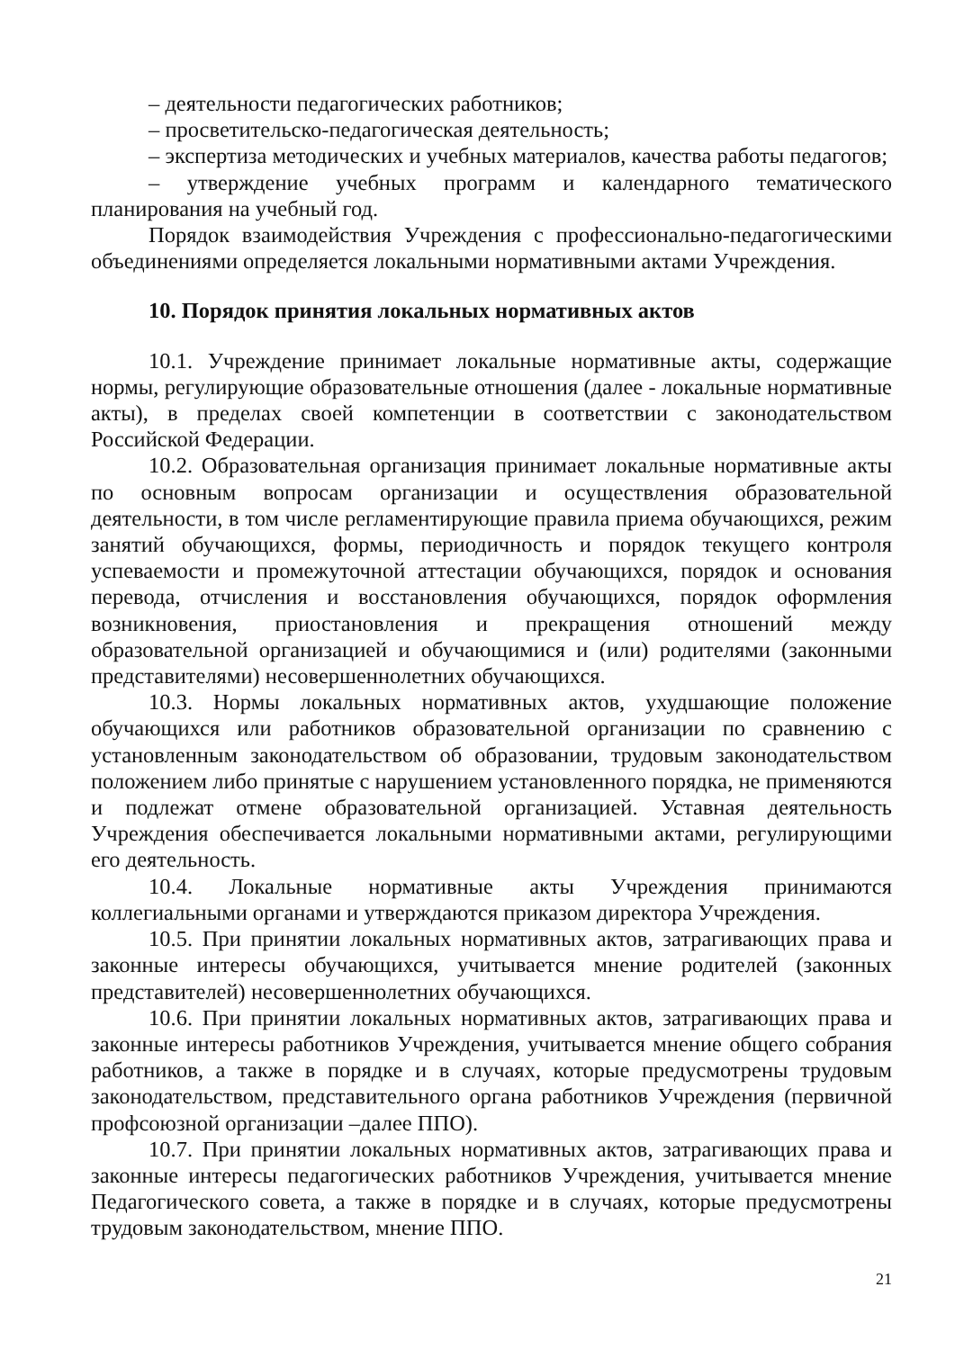– деятельности педагогических работников;
– просветительско-педагогическая деятельность;
– экспертиза методических и учебных материалов, качества работы педагогов;
– утверждение учебных программ и календарного тематического планирования на учебный год.
Порядок взаимодействия Учреждения с профессионально-педагогическими объединениями определяется локальными нормативными актами Учреждения.
10. Порядок принятия локальных нормативных актов
10.1. Учреждение принимает локальные нормативные акты, содержащие нормы, регулирующие образовательные отношения (далее - локальные нормативные акты), в пределах своей компетенции в соответствии с законодательством Российской Федерации.
10.2. Образовательная организация принимает локальные нормативные акты по основным вопросам организации и осуществления образовательной деятельности, в том числе регламентирующие правила приема обучающихся, режим занятий обучающихся, формы, периодичность и порядок текущего контроля успеваемости и промежуточной аттестации обучающихся, порядок и основания перевода, отчисления и восстановления обучающихся, порядок оформления возникновения, приостановления и прекращения отношений между образовательной организацией и обучающимися и (или) родителями (законными представителями) несовершеннолетних обучающихся.
10.3. Нормы локальных нормативных актов, ухудшающие положение обучающихся или работников образовательной организации по сравнению с установленным законодательством об образовании, трудовым законодательством положением либо принятые с нарушением установленного порядка, не применяются и подлежат отмене образовательной организацией. Уставная деятельность Учреждения обеспечивается локальными нормативными актами, регулирующими его деятельность.
10.4. Локальные нормативные акты Учреждения принимаются коллегиальными органами и утверждаются приказом директора Учреждения.
10.5. При принятии локальных нормативных актов, затрагивающих права и законные интересы обучающихся, учитывается мнение родителей (законных представителей) несовершеннолетних обучающихся.
10.6. При принятии локальных нормативных актов, затрагивающих права и законные интересы работников Учреждения, учитывается мнение общего собрания работников, а также в порядке и в случаях, которые предусмотрены трудовым законодательством, представительного органа работников Учреждения (первичной профсоюзной организации –далее ППО).
10.7. При принятии локальных нормативных актов, затрагивающих права и законные интересы педагогических работников Учреждения, учитывается мнение Педагогического совета, а также в порядке и в случаях, которые предусмотрены трудовым законодательством, мнение ППО.
21